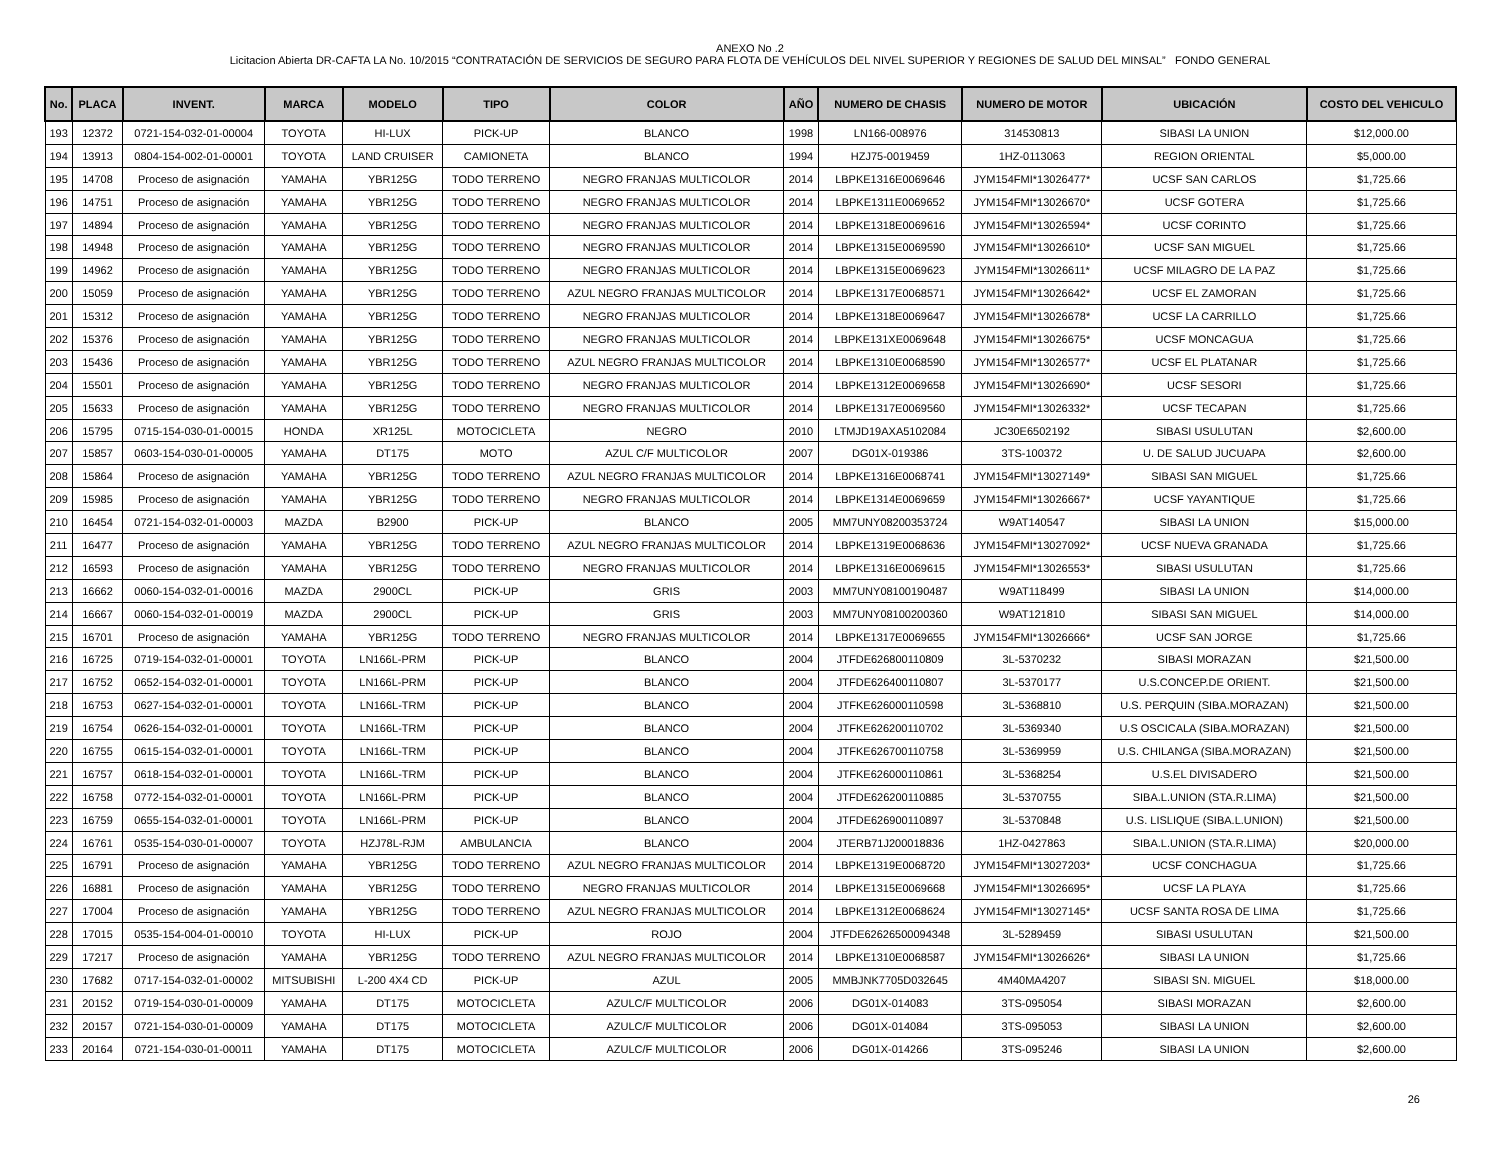ANEXO No .2
Licitacion Abierta DR-CAFTA LA No. 10/2015 “CONTRATACIÓN DE SERVICIOS DE SEGURO PARA FLOTA DE VEHÍCULOS DEL NIVEL SUPERIOR Y REGIONES DE SALUD DEL MINSAL” FONDO GENERAL
| No. | PLACA | INVENT. | MARCA | MODELO | TIPO | COLOR | AÑO | NUMERO DE CHASIS | NUMERO DE MOTOR | UBICACIÓN | COSTO DEL VEHICULO |
| --- | --- | --- | --- | --- | --- | --- | --- | --- | --- | --- | --- |
| 193 | 12372 | 0721-154-032-01-00004 | TOYOTA | HI-LUX | PICK-UP | BLANCO | 1998 | LN166-008976 | 314530813 | SIBASI LA UNION | $12,000.00 |
| 194 | 13913 | 0804-154-002-01-00001 | TOYOTA | LAND CRUISER | CAMIONETA | BLANCO | 1994 | HZJ75-0019459 | 1HZ-0113063 | REGION ORIENTAL | $5,000.00 |
| 195 | 14708 | Proceso de asignación | YAMAHA | YBR125G | TODO TERRENO | NEGRO FRANJAS MULTICOLOR | 2014 | LBPKE1316E0069646 | JYM154FMI*13026477* | UCSF SAN CARLOS | $1,725.66 |
| 196 | 14751 | Proceso de asignación | YAMAHA | YBR125G | TODO TERRENO | NEGRO FRANJAS MULTICOLOR | 2014 | LBPKE1311E0069652 | JYM154FMI*13026670* | UCSF GOTERA | $1,725.66 |
| 197 | 14894 | Proceso de asignación | YAMAHA | YBR125G | TODO TERRENO | NEGRO FRANJAS MULTICOLOR | 2014 | LBPKE1318E0069616 | JYM154FMI*13026594* | UCSF CORINTO | $1,725.66 |
| 198 | 14948 | Proceso de asignación | YAMAHA | YBR125G | TODO TERRENO | NEGRO FRANJAS MULTICOLOR | 2014 | LBPKE1315E0069590 | JYM154FMI*13026610* | UCSF SAN MIGUEL | $1,725.66 |
| 199 | 14962 | Proceso de asignación | YAMAHA | YBR125G | TODO TERRENO | NEGRO FRANJAS MULTICOLOR | 2014 | LBPKE1315E0069623 | JYM154FMI*13026611* | UCSF MILAGRO DE LA PAZ | $1,725.66 |
| 200 | 15059 | Proceso de asignación | YAMAHA | YBR125G | TODO TERRENO | AZUL NEGRO FRANJAS MULTICOLOR | 2014 | LBPKE1317E0068571 | JYM154FMI*13026642* | UCSF EL ZAMORAN | $1,725.66 |
| 201 | 15312 | Proceso de asignación | YAMAHA | YBR125G | TODO TERRENO | NEGRO FRANJAS MULTICOLOR | 2014 | LBPKE1318E0069647 | JYM154FMI*13026678* | UCSF LA CARRILLO | $1,725.66 |
| 202 | 15376 | Proceso de asignación | YAMAHA | YBR125G | TODO TERRENO | NEGRO FRANJAS MULTICOLOR | 2014 | LBPKE131XE0069648 | JYM154FMI*13026675* | UCSF MONCAGUA | $1,725.66 |
| 203 | 15436 | Proceso de asignación | YAMAHA | YBR125G | TODO TERRENO | AZUL NEGRO FRANJAS MULTICOLOR | 2014 | LBPKE1310E0068590 | JYM154FMI*13026577* | UCSF EL PLATANAR | $1,725.66 |
| 204 | 15501 | Proceso de asignación | YAMAHA | YBR125G | TODO TERRENO | NEGRO FRANJAS MULTICOLOR | 2014 | LBPKE1312E0069658 | JYM154FMI*13026690* | UCSF SESORI | $1,725.66 |
| 205 | 15633 | Proceso de asignación | YAMAHA | YBR125G | TODO TERRENO | NEGRO FRANJAS MULTICOLOR | 2014 | LBPKE1317E0069560 | JYM154FMI*13026332* | UCSF TECAPAN | $1,725.66 |
| 206 | 15795 | 0715-154-030-01-00015 | HONDA | XR125L | MOTOCICLETA | NEGRO | 2010 | LTMJD19AXA5102084 | JC30E6502192 | SIBASI USULUTAN | $2,600.00 |
| 207 | 15857 | 0603-154-030-01-00005 | YAMAHA | DT175 | MOTO | AZUL C/F MULTICOLOR | 2007 | DG01X-019386 | 3TS-100372 | U. DE SALUD JUCUAPA | $2,600.00 |
| 208 | 15864 | Proceso de asignación | YAMAHA | YBR125G | TODO TERRENO | AZUL NEGRO FRANJAS MULTICOLOR | 2014 | LBPKE1316E0068741 | JYM154FMI*13027149* | SIBASI SAN MIGUEL | $1,725.66 |
| 209 | 15985 | Proceso de asignación | YAMAHA | YBR125G | TODO TERRENO | NEGRO FRANJAS MULTICOLOR | 2014 | LBPKE1314E0069659 | JYM154FMI*13026667* | UCSF YAYANTIQUE | $1,725.66 |
| 210 | 16454 | 0721-154-032-01-00003 | MAZDA | B2900 | PICK-UP | BLANCO | 2005 | MM7UNY08200353724 | W9AT140547 | SIBASI LA UNION | $15,000.00 |
| 211 | 16477 | Proceso de asignación | YAMAHA | YBR125G | TODO TERRENO | AZUL NEGRO FRANJAS MULTICOLOR | 2014 | LBPKE1319E0068636 | JYM154FMI*13027092* | UCSF NUEVA GRANADA | $1,725.66 |
| 212 | 16593 | Proceso de asignación | YAMAHA | YBR125G | TODO TERRENO | NEGRO FRANJAS MULTICOLOR | 2014 | LBPKE1316E0069615 | JYM154FMI*13026553* | SIBASI USULUTAN | $1,725.66 |
| 213 | 16662 | 0060-154-032-01-00016 | MAZDA | 2900CL | PICK-UP | GRIS | 2003 | MM7UNY08100190487 | W9AT118499 | SIBASI LA UNION | $14,000.00 |
| 214 | 16667 | 0060-154-032-01-00019 | MAZDA | 2900CL | PICK-UP | GRIS | 2003 | MM7UNY08100200360 | W9AT121810 | SIBASI SAN MIGUEL | $14,000.00 |
| 215 | 16701 | Proceso de asignación | YAMAHA | YBR125G | TODO TERRENO | NEGRO FRANJAS MULTICOLOR | 2014 | LBPKE1317E0069655 | JYM154FMI*13026666* | UCSF SAN JORGE | $1,725.66 |
| 216 | 16725 | 0719-154-032-01-00001 | TOYOTA | LN166L-PRM | PICK-UP | BLANCO | 2004 | JTFDE626800110809 | 3L-5370232 | SIBASI MORAZAN | $21,500.00 |
| 217 | 16752 | 0652-154-032-01-00001 | TOYOTA | LN166L-PRM | PICK-UP | BLANCO | 2004 | JTFDE626400110807 | 3L-5370177 | U.S.CONCEP.DE ORIENT. | $21,500.00 |
| 218 | 16753 | 0627-154-032-01-00001 | TOYOTA | LN166L-TRM | PICK-UP | BLANCO | 2004 | JTFKE626000110598 | 3L-5368810 | U.S. PERQUIN (SIBA.MORAZAN) | $21,500.00 |
| 219 | 16754 | 0626-154-032-01-00001 | TOYOTA | LN166L-TRM | PICK-UP | BLANCO | 2004 | JTFKE626200110702 | 3L-5369340 | U.S OSCICALA (SIBA.MORAZAN) | $21,500.00 |
| 220 | 16755 | 0615-154-032-01-00001 | TOYOTA | LN166L-TRM | PICK-UP | BLANCO | 2004 | JTFKE626700110758 | 3L-5369959 | U.S. CHILANGA (SIBA.MORAZAN) | $21,500.00 |
| 221 | 16757 | 0618-154-032-01-00001 | TOYOTA | LN166L-TRM | PICK-UP | BLANCO | 2004 | JTFKE626000110861 | 3L-5368254 | U.S.EL DIVISADERO | $21,500.00 |
| 222 | 16758 | 0772-154-032-01-00001 | TOYOTA | LN166L-PRM | PICK-UP | BLANCO | 2004 | JTFDE626200110885 | 3L-5370755 | SIBA.L.UNION (STA.R.LIMA) | $21,500.00 |
| 223 | 16759 | 0655-154-032-01-00001 | TOYOTA | LN166L-PRM | PICK-UP | BLANCO | 2004 | JTFDE626900110897 | 3L-5370848 | U.S. LISLIQUE (SIBA.L.UNION) | $21,500.00 |
| 224 | 16761 | 0535-154-030-01-00007 | TOYOTA | HZJ78L-RJM | AMBULANCIA | BLANCO | 2004 | JTERB71J200018836 | 1HZ-0427863 | SIBA.L.UNION (STA.R.LIMA) | $20,000.00 |
| 225 | 16791 | Proceso de asignación | YAMAHA | YBR125G | TODO TERRENO | AZUL NEGRO FRANJAS MULTICOLOR | 2014 | LBPKE1319E0068720 | JYM154FMI*13027203* | UCSF CONCHAGUA | $1,725.66 |
| 226 | 16881 | Proceso de asignación | YAMAHA | YBR125G | TODO TERRENO | NEGRO FRANJAS MULTICOLOR | 2014 | LBPKE1315E0069668 | JYM154FMI*13026695* | UCSF LA PLAYA | $1,725.66 |
| 227 | 17004 | Proceso de asignación | YAMAHA | YBR125G | TODO TERRENO | AZUL NEGRO FRANJAS MULTICOLOR | 2014 | LBPKE1312E0068624 | JYM154FMI*13027145* | UCSF SANTA ROSA DE LIMA | $1,725.66 |
| 228 | 17015 | 0535-154-004-01-00010 | TOYOTA | HI-LUX | PICK-UP | ROJO | 2004 | JTFDE62626500094348 | 3L-5289459 | SIBASI USULUTAN | $21,500.00 |
| 229 | 17217 | Proceso de asignación | YAMAHA | YBR125G | TODO TERRENO | AZUL NEGRO FRANJAS MULTICOLOR | 2014 | LBPKE1310E0068587 | JYM154FMI*13026626* | SIBASI LA UNION | $1,725.66 |
| 230 | 17682 | 0717-154-032-01-00002 | MITSUBISHI | L-200 4X4 CD | PICK-UP | AZUL | 2005 | MMBJNK7705D032645 | 4M40MA4207 | SIBASI SN. MIGUEL | $18,000.00 |
| 231 | 20152 | 0719-154-030-01-00009 | YAMAHA | DT175 | MOTOCICLETA | AZULC/F MULTICOLOR | 2006 | DG01X-014083 | 3TS-095054 | SIBASI MORAZAN | $2,600.00 |
| 232 | 20157 | 0721-154-030-01-00009 | YAMAHA | DT175 | MOTOCICLETA | AZULC/F MULTICOLOR | 2006 | DG01X-014084 | 3TS-095053 | SIBASI LA UNION | $2,600.00 |
| 233 | 20164 | 0721-154-030-01-00011 | YAMAHA | DT175 | MOTOCICLETA | AZULC/F MULTICOLOR | 2006 | DG01X-014266 | 3TS-095246 | SIBASI LA UNION | $2,600.00 |
26